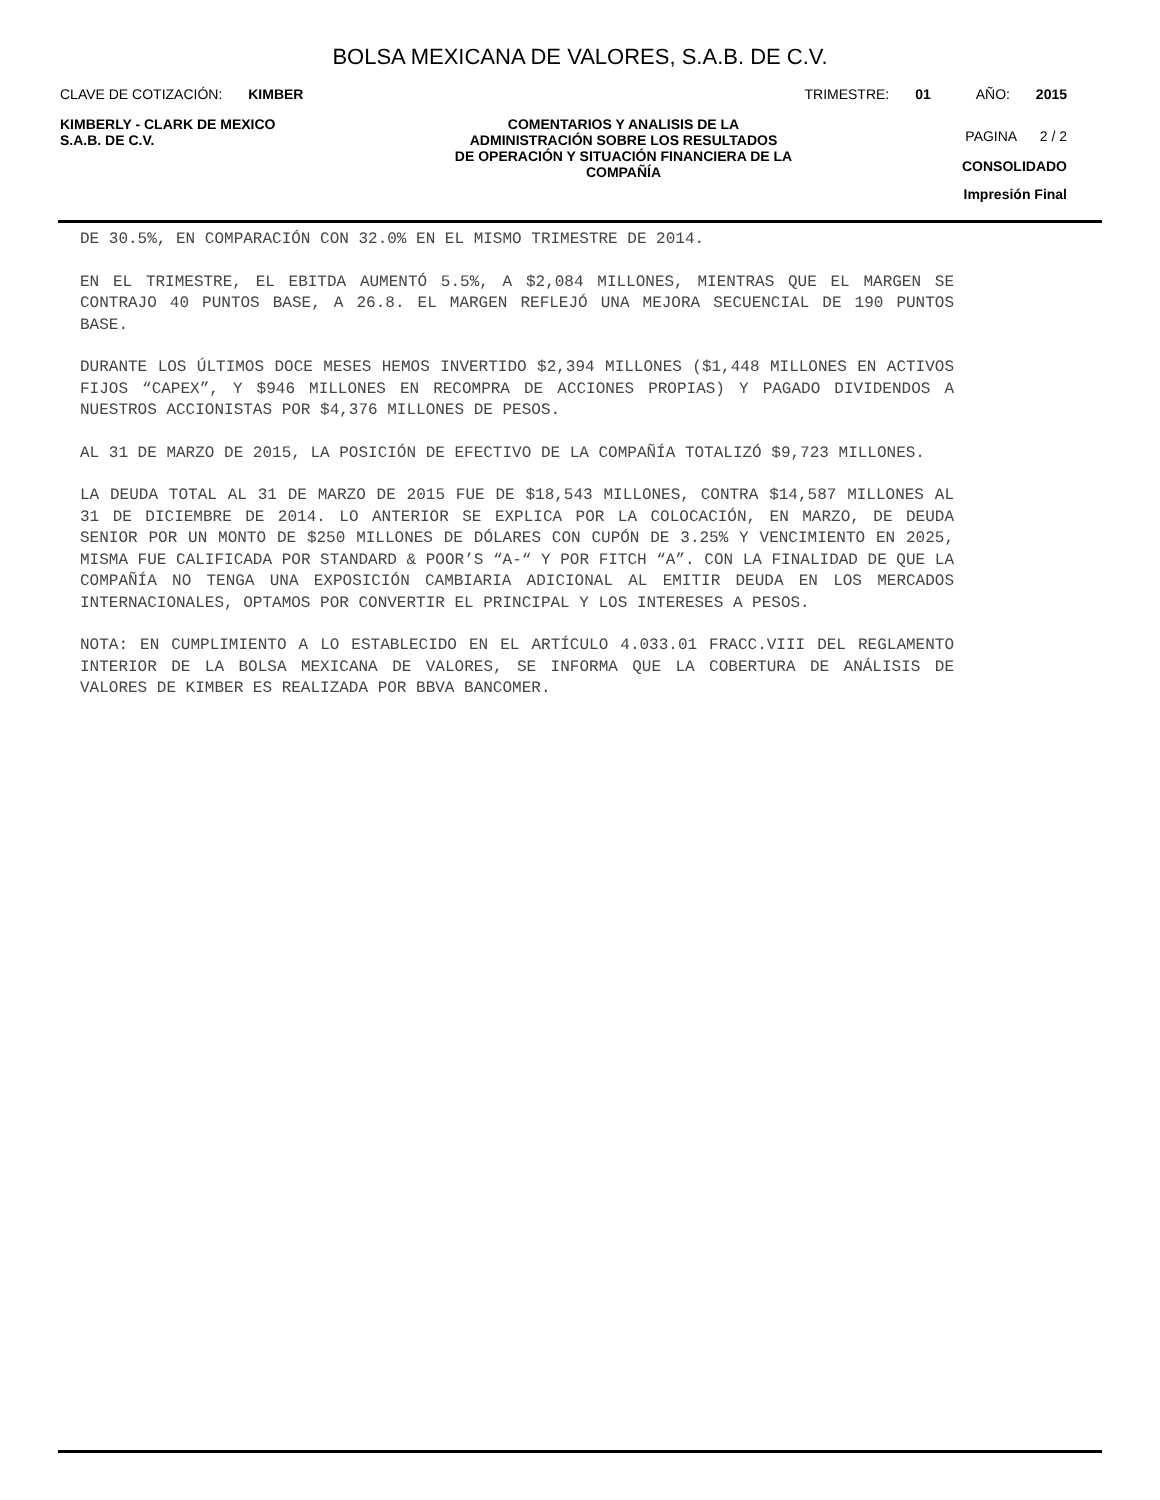BOLSA MEXICANA DE VALORES, S.A.B. DE C.V.
CLAVE DE COTIZACIÓN: KIMBER TRIMESTRE: 01 AÑO: 2015
KIMBERLY - CLARK DE MEXICO
S.A.B. DE C.V.
COMENTARIOS Y ANALISIS DE LA
ADMINISTRACIÓN SOBRE LOS RESULTADOS
DE OPERACIÓN Y SITUACIÓN FINANCIERA DE LA
COMPAÑÍA
PAGINA 2 / 2
CONSOLIDADO
Impresión Final
DE 30.5%, EN COMPARACIÓN CON 32.0% EN EL MISMO TRIMESTRE DE 2014.
EN EL TRIMESTRE, EL EBITDA AUMENTÓ 5.5%, A $2,084 MILLONES, MIENTRAS QUE EL MARGEN SE CONTRAJO 40 PUNTOS BASE, A 26.8. EL MARGEN REFLEJÓ UNA MEJORA SECUENCIAL DE 190 PUNTOS BASE.
DURANTE LOS ÚLTIMOS DOCE MESES HEMOS INVERTIDO $2,394 MILLONES ($1,448 MILLONES EN ACTIVOS FIJOS “CAPEX”, Y $946 MILLONES EN RECOMPRA DE ACCIONES PROPIAS) Y PAGADO DIVIDENDOS A NUESTROS ACCIONISTAS POR $4,376 MILLONES DE PESOS.
AL 31 DE MARZO DE 2015, LA POSICIÓN DE EFECTIVO DE LA COMPAÑÍA TOTALIZÓ $9,723 MILLONES.
LA DEUDA TOTAL AL 31 DE MARZO DE 2015 FUE DE $18,543 MILLONES, CONTRA $14,587 MILLONES AL 31 DE DICIEMBRE DE 2014. LO ANTERIOR SE EXPLICA POR LA COLOCACIÓN, EN MARZO, DE DEUDA SENIOR POR UN MONTO DE $250 MILLONES DE DÓLARES CON CUPÓN DE 3.25% Y VENCIMIENTO EN 2025, MISMA FUE CALIFICADA POR STANDARD & POOR’S “A-“ Y POR FITCH “A”. CON LA FINALIDAD DE QUE LA COMPAÑÍA NO TENGA UNA EXPOSICIÓN CAMBIARIA ADICIONAL AL EMITIR DEUDA EN LOS MERCADOS INTERNACIONALES, OPTAMOS POR CONVERTIR EL PRINCIPAL Y LOS INTERESES A PESOS.
NOTA: EN CUMPLIMIENTO A LO ESTABLECIDO EN EL ARTÍCULO 4.033.01 FRACC.VIII DEL REGLAMENTO INTERIOR DE LA BOLSA MEXICANA DE VALORES, SE INFORMA QUE LA COBERTURA DE ANÁLISIS DE VALORES DE KIMBER ES REALIZADA POR BBVA BANCOMER.